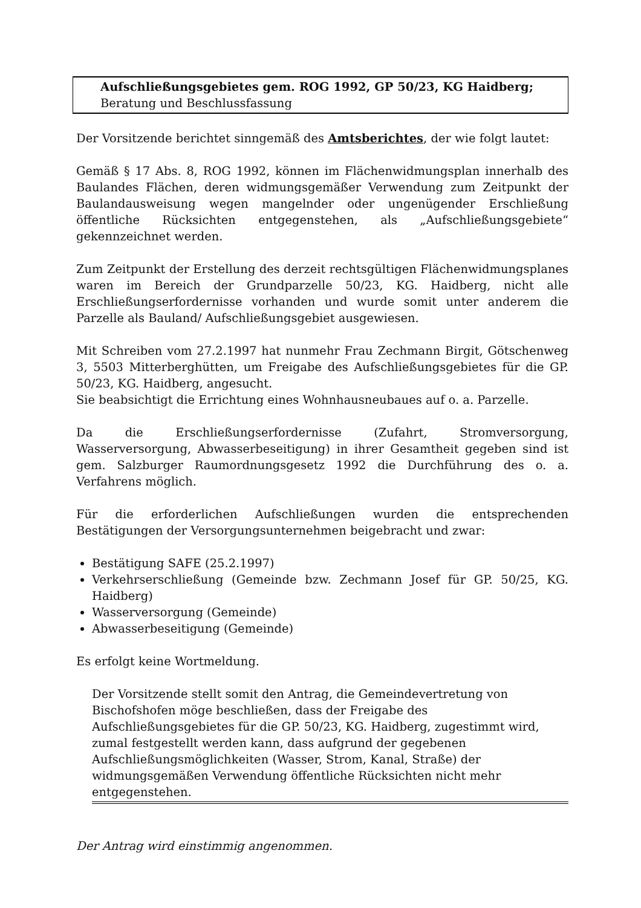Aufschließungsgebietes gem. ROG 1992, GP 50/23, KG Haidberg; Beratung und Beschlussfassung
Der Vorsitzende berichtet sinngemäß des Amtsberichtes, der wie folgt lautet:
Gemäß § 17 Abs. 8, ROG 1992, können im Flächenwidmungsplan innerhalb des Baulandes Flächen, deren widmungsgemäßer Verwendung zum Zeitpunkt der Baulandausweisung wegen mangelnder oder ungenügender Erschließung öffentliche Rücksichten entgegenstehen, als „Aufschließungsgebiete“ gekennzeichnet werden.
Zum Zeitpunkt der Erstellung des derzeit rechtsgültigen Flächenwidmungsplanes waren im Bereich der Grundparzelle 50/23, KG. Haidberg, nicht alle Erschließungserfordernisse vorhanden und wurde somit unter anderem die Parzelle als Bauland/ Aufschließungsgebiet ausgewiesen.
Mit Schreiben vom 27.2.1997 hat nunmehr Frau Zechmann Birgit, Götschenweg 3, 5503 Mitterberghütten, um Freigabe des Aufschließungsgebietes für die GP. 50/23, KG. Haidberg, angesucht.
Sie beabsichtigt die Errichtung eines Wohnhausneubaues auf o. a. Parzelle.
Da die Erschließungserfordernisse (Zufahrt, Stromversorgung, Wasserversorgung, Abwasserbeseitigung) in ihrer Gesamtheit gegeben sind ist gem. Salzburger Raumordnungsgesetz 1992 die Durchführung des o. a. Verfahrens möglich.
Für die erforderlichen Aufschließungen wurden die entsprechenden Bestätigungen der Versorgungsunternehmen beigebracht und zwar:
Bestätigung SAFE (25.2.1997)
Verkehrserschließung (Gemeinde bzw. Zechmann Josef für GP. 50/25, KG. Haidberg)
Wasserversorgung (Gemeinde)
Abwasserbeseitigung (Gemeinde)
Es erfolgt keine Wortmeldung.
Der Vorsitzende stellt somit den Antrag, die Gemeindevertretung von Bischofshofen möge beschließen, dass der Freigabe des Aufschließungsgebietes für die GP. 50/23, KG. Haidberg, zugestimmt wird, zumal festgestellt werden kann, dass aufgrund der gegebenen Aufschließungsmöglichkeiten (Wasser, Strom, Kanal, Straße) der widmungsgemäßen Verwendung öffentliche Rücksichten nicht mehr entgegenstehen.
Der Antrag wird einstimmig angenommen.